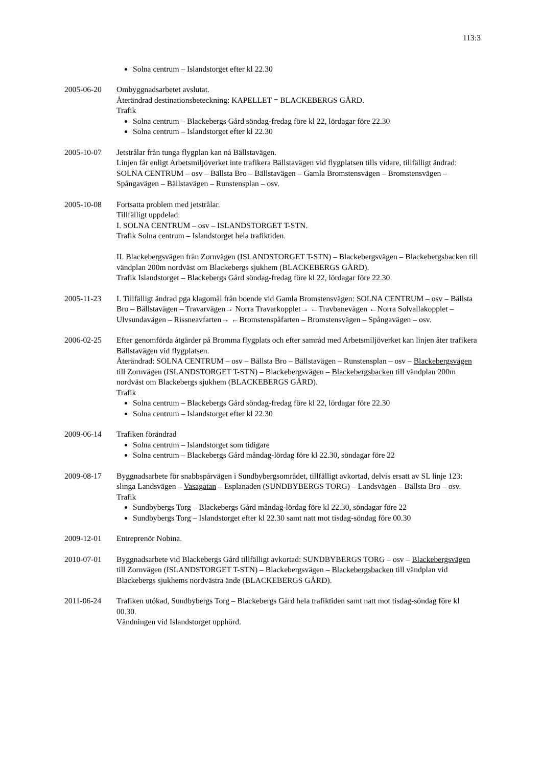113:3
Solna centrum – Islandstorget efter kl 22.30
2005-06-20 Ombyggnadsarbetet avslutat.
Återändrad destinationsbeteckning: KAPELLET = BLACKEBERGS GÅRD.
Trafik
Solna centrum – Blackebergs Gård söndag-fredag före kl 22, lördagar före 22.30
Solna centrum – Islandstorget efter kl 22.30
2005-10-07 Jetstrålar från tunga flygplan kan nå Bällstavägen.
Linjen får enligt Arbetsmiljöverket inte trafikera Bällstavägen vid flygplatsen tills vidare, tillfälligt ändrad: SOLNA CENTRUM – osv – Bällsta Bro – Bällstavägen – Gamla Bromstensvägen – Bromstensvägen – Spångavägen – Bällstavägen – Runstensplan – osv.
2005-10-08 Fortsatta problem med jetstrålar.
Tillfälligt uppdelad:
I. SOLNA CENTRUM – osv – ISLANDSTORGET T-STN.
Trafik Solna centrum – Islandstorget hela trafiktiden.
II. Blackebergsvägen från Zornvägen (ISLANDSTORGET T-STN) – Blackebergsvägen – Blackebergsbacken till vändplan 200m nordväst om Blackebergs sjukhem (BLACKEBERGS GÅRD).
Trafik Islandstorget – Blackebergs Gård söndag-fredag före kl 22, lördagar före 22.30.
2005-11-23 I. Tillfälligt ändrad pga klagomål från boende vid Gamla Bromstensvägen: SOLNA CENTRUM – osv – Bällsta Bro – Bällstavägen – Travarvägen→ Norra Travarkopplet→ ←Travbanevägen ←Norra Solvallakopplet – Ulvsundavägen – Rissneavfarten→ ←Bromstenspåfarten – Bromstensvägen – Spångavägen – osv.
2006-02-25 Efter genomförda åtgärder på Bromma flygplats och efter samråd med Arbetsmiljöverket kan linjen åter trafikera Bällstavägen vid flygplatsen.
Återändrad: SOLNA CENTRUM – osv – Bällsta Bro – Bällstavägen – Runstensplan – osv – Blackebergsvägen till Zornvägen (ISLANDSTORGET T-STN) – Blackebergsvägen – Blackebergsbacken till vändplan 200m nordväst om Blackebergs sjukhem (BLACKEBERGS GÅRD).
Trafik
Solna centrum – Blackebergs Gård söndag-fredag före kl 22, lördagar före 22.30
Solna centrum – Islandstorget efter kl 22.30
2009-06-14 Trafiken förändrad
Solna centrum – Islandstorget som tidigare
Solna centrum – Blackebergs Gård måndag-lördag före kl 22.30, söndagar före 22
2009-08-17 Byggnadsarbete för snabbspårvägen i Sundbybergsområdet, tillfälligt avkortad, delvis ersatt av SL linje 123: slinga Landsvägen – Vasagatan – Esplanaden (SUNDBYBERGS TORG) – Landsvägen – Bällsta Bro – osv.
Trafik
Sundbybergs Torg – Blackebergs Gård måndag-lördag före kl 22.30, söndagar före 22
Sundbybergs Torg – Islandstorget efter kl 22.30 samt natt mot tisdag-söndag före 00.30
2009-12-01 Entreprenör Nobina.
2010-07-01 Byggnadsarbete vid Blackebergs Gård tillfälligt avkortad: SUNDBYBERGS TORG – osv – Blackebergsvägen till Zornvägen (ISLANDSTORGET T-STN) – Blackebergsvägen – Blackebergsbacken till vändplan vid Blackebergs sjukhems nordvästra ände (BLACKEBERGS GÅRD).
2011-06-24 Trafiken utökad, Sundbybergs Torg – Blackebergs Gård hela trafiktiden samt natt mot tisdag-söndag före kl 00.30.
Vändningen vid Islandstorget upphörd.